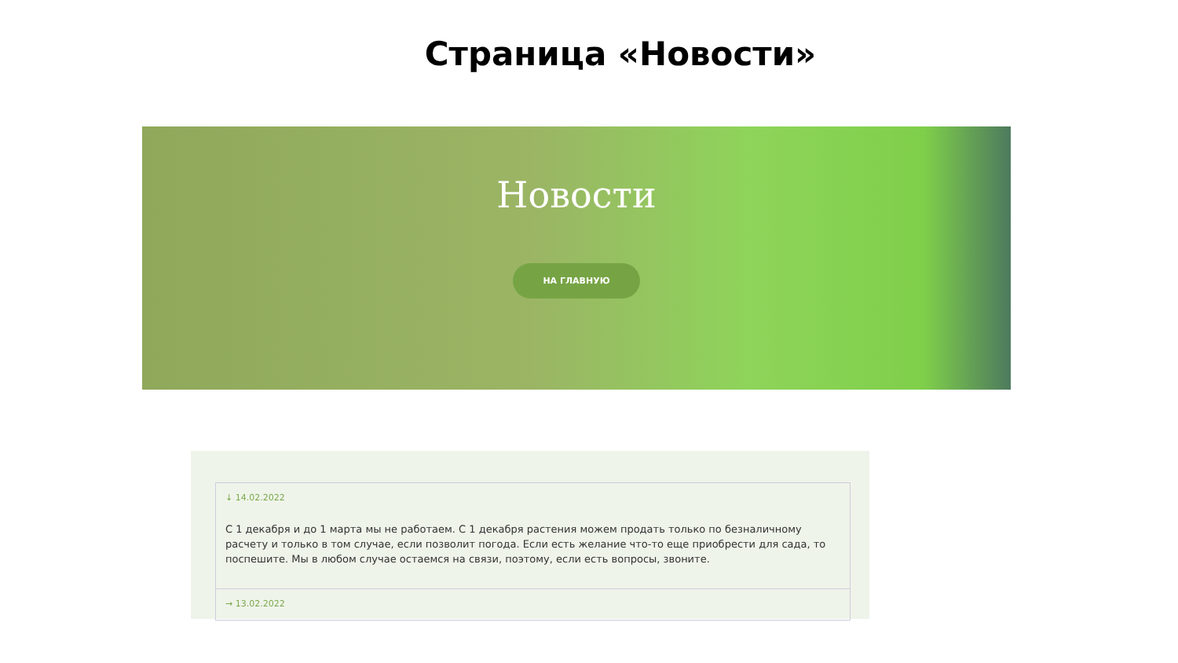Страница «Новости»
Новости
НА ГЛАВНУЮ
↓ 14.02.2022
С 1 декабря и до 1 марта мы не работаем. С 1 декабря растения можем продать только по безналичному расчету и только в том случае, если позволит погода. Если есть желание что-то еще приобрести для сада, то поспешите. Мы в любом случае остаемся на связи, поэтому, если есть вопросы, звоните.
→ 13.02.2022